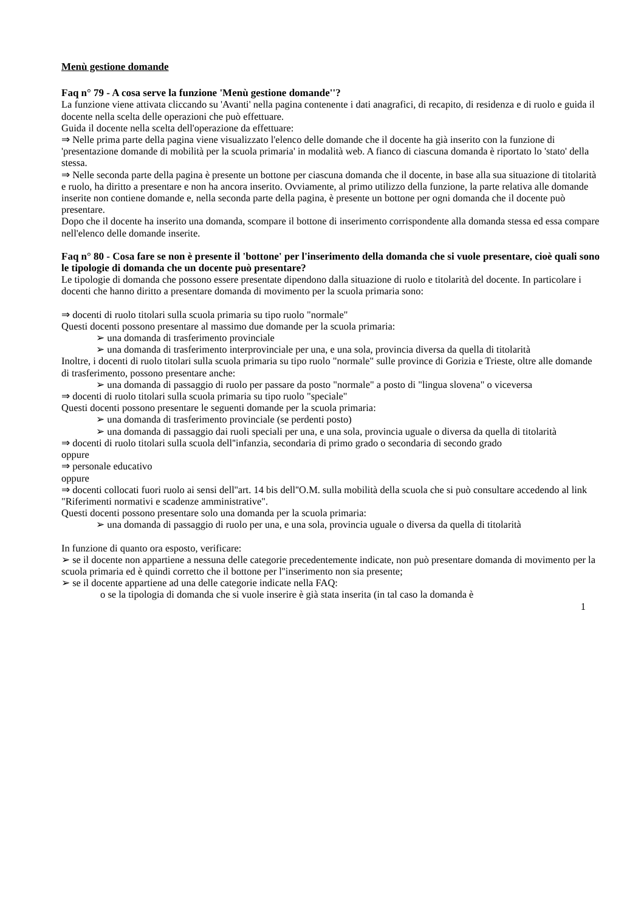Menù gestione domande
Faq n° 79 - A cosa serve la funzione 'Menù gestione domande''?
La funzione viene attivata cliccando su 'Avanti' nella pagina contenente i dati anagrafici, di recapito, di residenza e di ruolo e guida il docente nella scelta delle operazioni che può effettuare.
Guida il docente nella scelta dell'operazione da effettuare:
⇒ Nelle prima parte della pagina viene visualizzato l'elenco delle domande che il docente ha già inserito con la funzione di 'presentazione domande di mobilità per la scuola primaria' in modalità web. A fianco di ciascuna domanda è riportato lo 'stato' della stessa.
⇒ Nelle seconda parte della pagina è presente un bottone per ciascuna domanda che il docente, in base alla sua situazione di titolarità e ruolo, ha diritto a presentare e non ha ancora inserito. Ovviamente, al primo utilizzo della funzione, la parte relativa alle domande inserite non contiene domande e, nella seconda parte della pagina, è presente un bottone per ogni domanda che il docente può presentare.
Dopo che il docente ha inserito una domanda, scompare il bottone di inserimento corrispondente alla domanda stessa ed essa compare nell'elenco delle domande inserite.
Faq n° 80 - Cosa fare se non è presente il 'bottone' per l'inserimento della domanda che si vuole presentare, cioè quali sono le tipologie di domanda che un docente può presentare?
Le tipologie di domanda che possono essere presentate dipendono dalla situazione di ruolo e titolarità del docente. In particolare i docenti che hanno diritto a presentare domanda di movimento per la scuola primaria sono:
⇒ docenti di ruolo titolari sulla scuola primaria su tipo ruolo "normale"
Questi docenti possono presentare al massimo due domande per la scuola primaria:
➢ una domanda di trasferimento provinciale
➢ una domanda di trasferimento interprovinciale per una, e una sola, provincia diversa da quella di titolarità
Inoltre, i docenti di ruolo titolari sulla scuola primaria su tipo ruolo "normale" sulle province di Gorizia e Trieste, oltre alle domande di trasferimento, possono presentare anche:
➢ una domanda di passaggio di ruolo per passare da posto "normale" a posto di "lingua slovena" o viceversa
⇒ docenti di ruolo titolari sulla scuola primaria su tipo ruolo "speciale"
Questi docenti possono presentare le seguenti domande per la scuola primaria:
➢ una domanda di trasferimento provinciale (se perdenti posto)
➢ una domanda di passaggio dai ruoli speciali per una, e una sola, provincia uguale o diversa da quella di titolarità
⇒ docenti di ruolo titolari sulla scuola dell''infanzia, secondaria di primo grado o secondaria di secondo grado
oppure
⇒ personale educativo
oppure
⇒ docenti collocati fuori ruolo ai sensi dell''art. 14 bis dell''O.M. sulla mobilità della scuola che si può consultare accedendo al link "Riferimenti normativi e scadenze amministrative".
Questi docenti possono presentare solo una domanda per la scuola primaria:
➢ una domanda di passaggio di ruolo per una, e una sola, provincia uguale o diversa da quella di titolarità
In funzione di quanto ora esposto, verificare:
➢ se il docente non appartiene a nessuna delle categorie precedentemente indicate, non può presentare domanda di movimento per la scuola primaria ed è quindi corretto che il bottone per l''inserimento non sia presente;
➢ se il docente appartiene ad una delle categorie indicate nella FAQ:
o se la tipologia di domanda che si vuole inserire è già stata inserita (in tal caso la domanda è
1